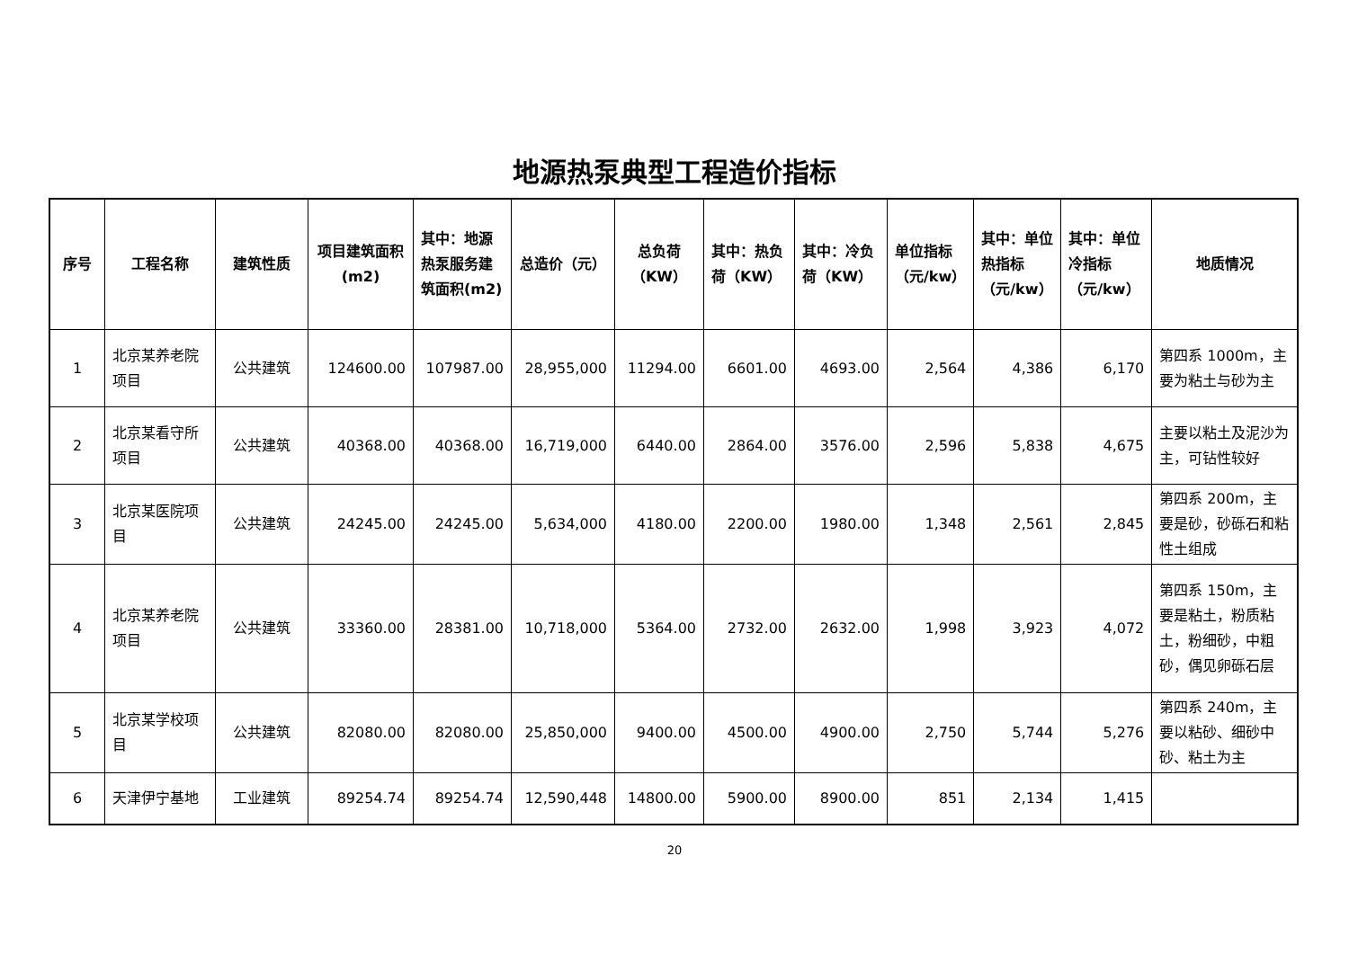地源热泵典型工程造价指标
| 序号 | 工程名称 | 建筑性质 | 项目建筑面积(m2) | 其中：地源热泵服务建筑面积(m2) | 总造价（元） | 总负荷（KW） | 其中：热负荷（KW） | 其中：冷负荷（KW） | 单位指标（元/kw） | 其中：单位热指标（元/kw） | 其中：单位冷指标（元/kw） | 地质情况 |
| --- | --- | --- | --- | --- | --- | --- | --- | --- | --- | --- | --- | --- |
| 1 | 北京某养老院项目 | 公共建筑 | 124600.00 | 107987.00 | 28,955,000 | 11294.00 | 6601.00 | 4693.00 | 2,564 | 4,386 | 6,170 | 第四系 1000m，主要为粘土与砂为主 |
| 2 | 北京某看守所项目 | 公共建筑 | 40368.00 | 40368.00 | 16,719,000 | 6440.00 | 2864.00 | 3576.00 | 2,596 | 5,838 | 4,675 | 主要以粘土及泥沙为主，可钻性较好 |
| 3 | 北京某医院项目 | 公共建筑 | 24245.00 | 24245.00 | 5,634,000 | 4180.00 | 2200.00 | 1980.00 | 1,348 | 2,561 | 2,845 | 第四系 200m，主要是砂，砂砾石和粘性土组成 |
| 4 | 北京某养老院项目 | 公共建筑 | 33360.00 | 28381.00 | 10,718,000 | 5364.00 | 2732.00 | 2632.00 | 1,998 | 3,923 | 4,072 | 第四系 150m，主要是粘土，粉质粘土，粉细砂，中粗砂，偶见卵砾石层 |
| 5 | 北京某学校项目 | 公共建筑 | 82080.00 | 82080.00 | 25,850,000 | 9400.00 | 4500.00 | 4900.00 | 2,750 | 5,744 | 5,276 | 第四系 240m，主要以粘砂、细砂中砂、粘土为主 |
| 6 | 天津伊宁基地 | 工业建筑 | 89254.74 | 89254.74 | 12,590,448 | 14800.00 | 5900.00 | 8900.00 | 851 | 2,134 | 1,415 | |
20